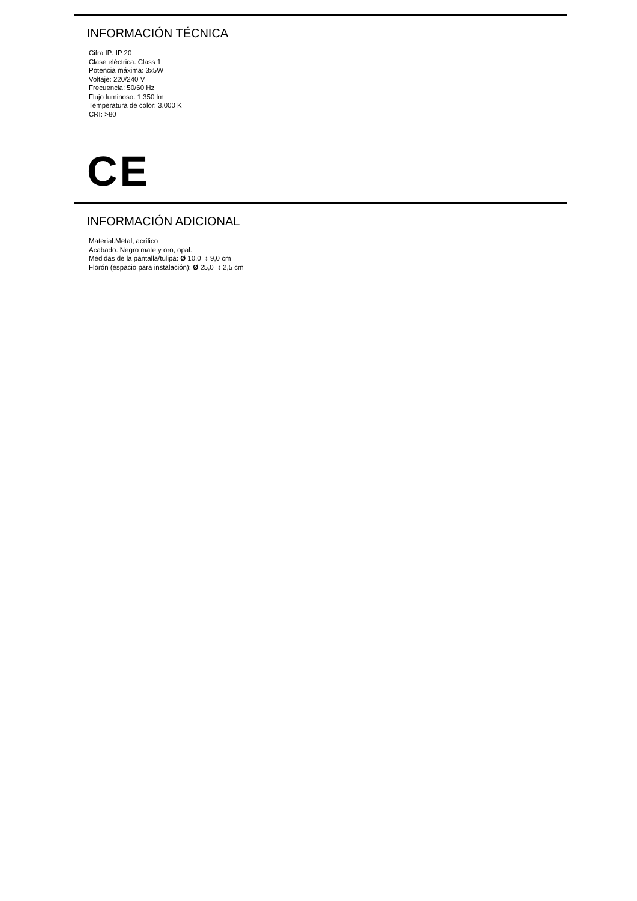INFORMACIÓN TÉCNICA
Cifra IP: IP 20
Clase eléctrica: Class 1
Potencia máxima: 3x5W
Voltaje: 220/240 V
Frecuencia: 50/60 Hz
Flujo luminoso: 1.350 lm
Temperatura de color: 3.000 K
CRI: >80
CE
INFORMACIÓN ADICIONAL
Material:Metal, acrílico
Acabado: Negro mate y oro, opal.
Medidas de la pantalla/tulipa: Ø 10,0 ↕ 9,0 cm
Florón (espacio para instalación): Ø 25,0 ↕ 2,5 cm